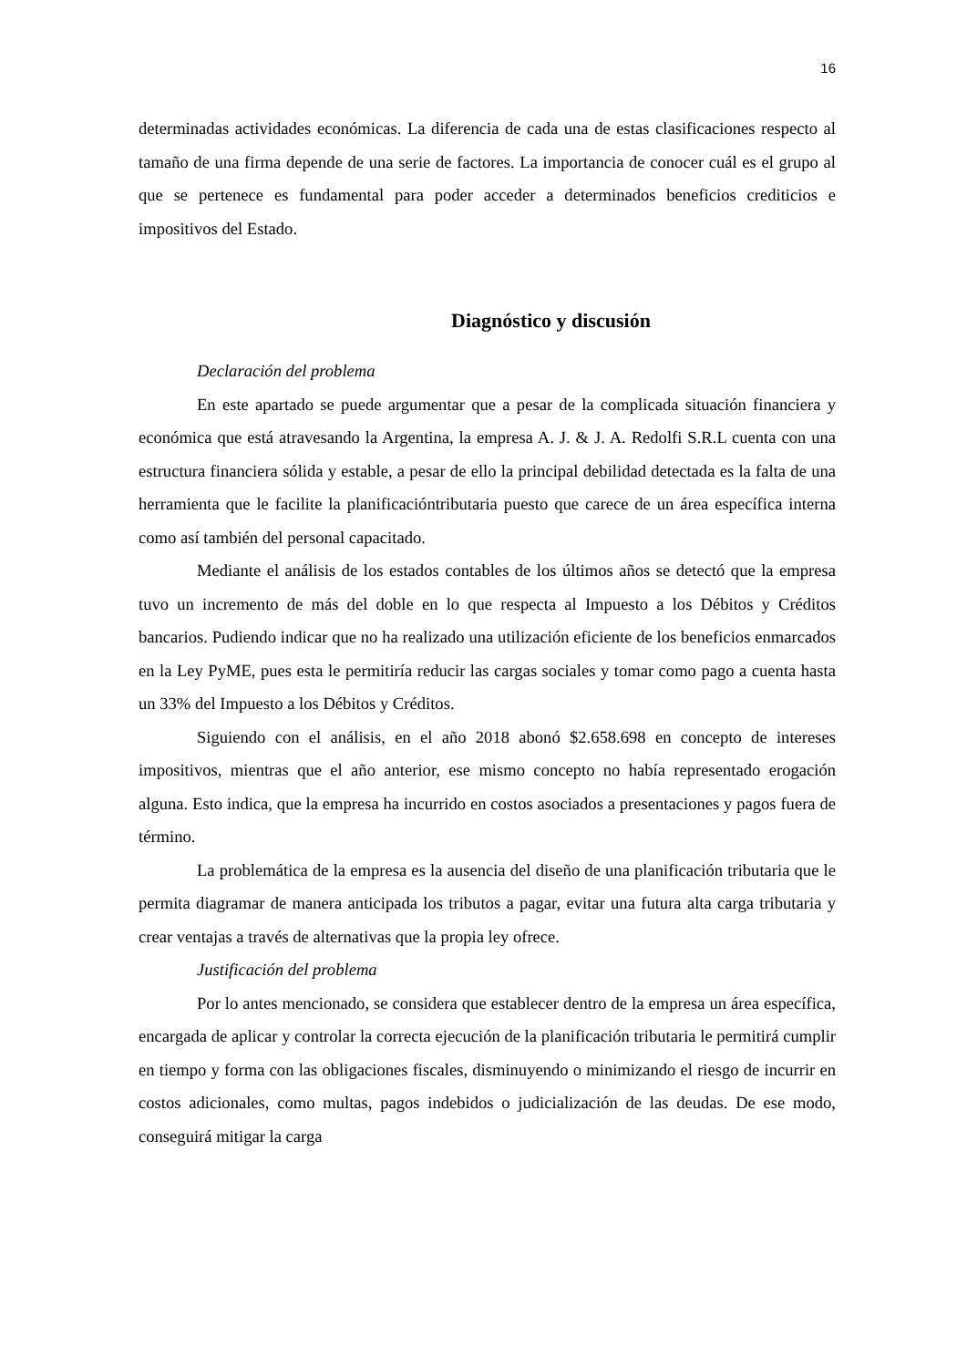16
determinadas actividades económicas. La diferencia de cada una de estas clasificaciones respecto al tamaño de una firma depende de una serie de factores. La importancia de conocer cuál es el grupo al que se pertenece es fundamental para poder acceder a determinados beneficios crediticios e impositivos del Estado.
Diagnóstico y discusión
Declaración del problema
En este apartado se puede argumentar que a pesar de la complicada situación financiera y económica que está atravesando la Argentina, la empresa A. J. & J. A. Redolfi S.R.L cuenta con una estructura financiera sólida y estable, a pesar de ello la principal debilidad detectada es la falta de una herramienta que le facilite la planificacióntributaria puesto que carece de un área específica interna como así también del personal capacitado.
Mediante el análisis de los estados contables de los últimos años se detectó que la empresa tuvo un incremento de más del doble en lo que respecta al Impuesto a los Débitos y Créditos bancarios. Pudiendo indicar que no ha realizado una utilización eficiente de los beneficios enmarcados en la Ley PyME, pues esta le permitiría reducir las cargas sociales y tomar como pago a cuenta hasta un 33% del Impuesto a los Débitos y Créditos.
Siguiendo con el análisis, en el año 2018 abonó $2.658.698 en concepto de intereses impositivos, mientras que el año anterior, ese mismo concepto no había representado erogación alguna. Esto indica, que la empresa ha incurrido en costos asociados a presentaciones y pagos fuera de término.
La problemática de la empresa es la ausencia del diseño de una planificación tributaria que le permita diagramar de manera anticipada los tributos a pagar, evitar una futura alta carga tributaria y crear ventajas a través de alternativas que la propia ley ofrece.
Justificación del problema
Por lo antes mencionado, se considera que establecer dentro de la empresa un área específica, encargada de aplicar y controlar la correcta ejecución de la planificación tributaria le permitirá cumplir en tiempo y forma con las obligaciones fiscales, disminuyendo o minimizando el riesgo de incurrir en costos adicionales, como multas, pagos indebidos o judicialización de las deudas. De ese modo, conseguirá mitigar la carga